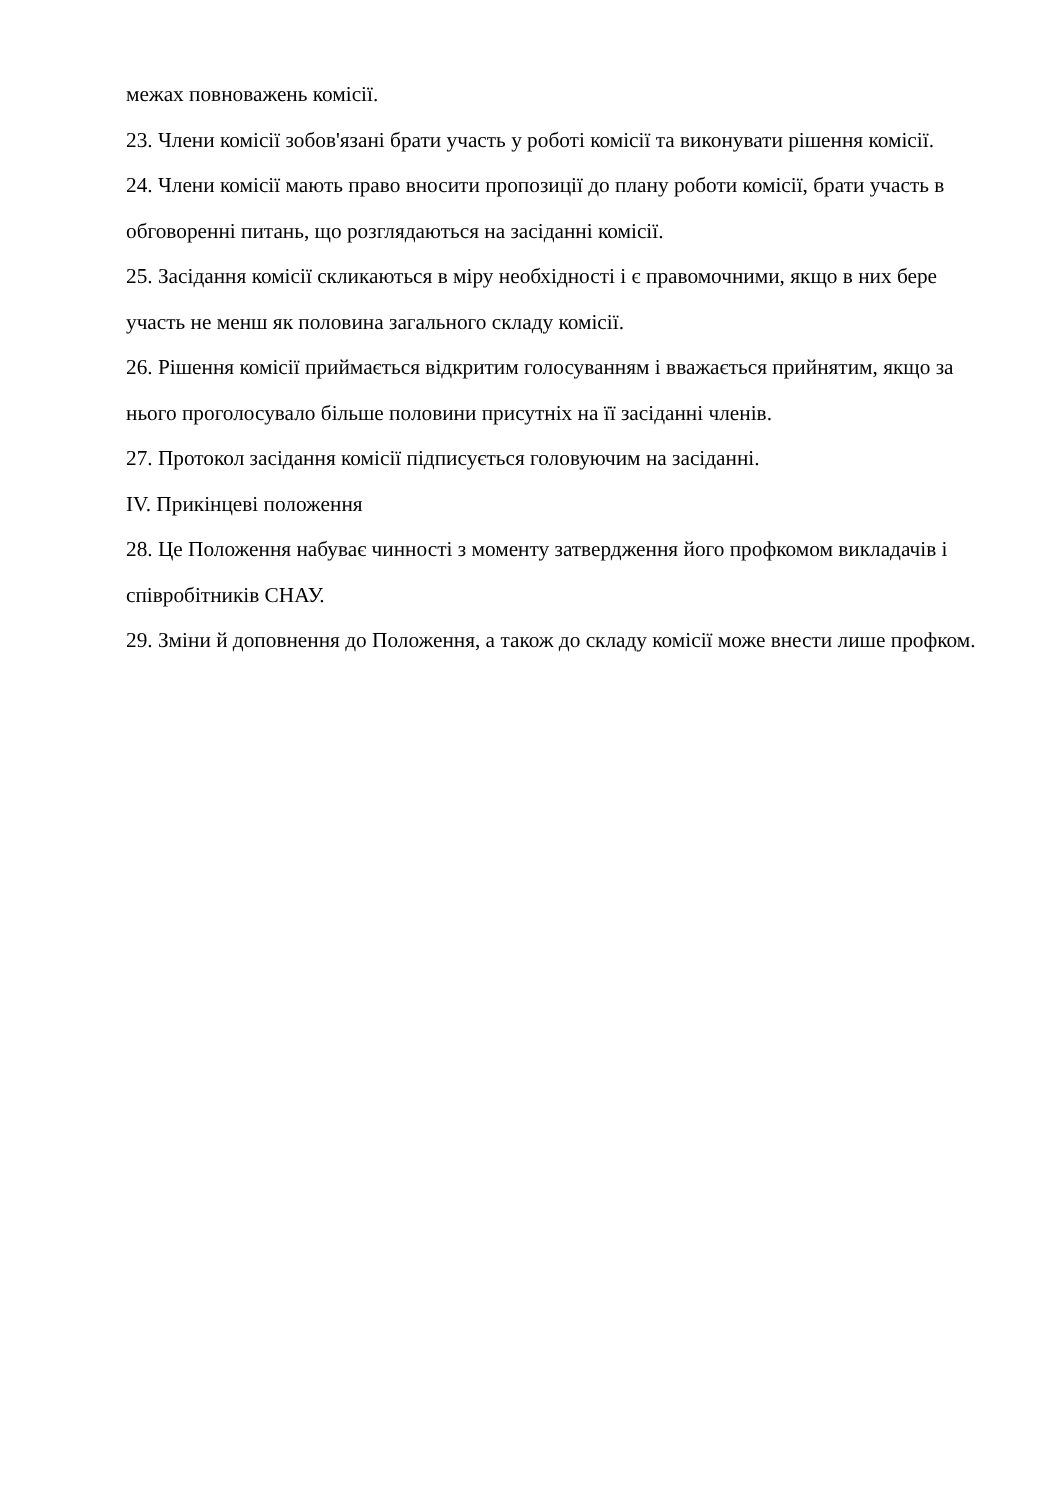межах повноважень комісії.
23. Члени комісії зобов'язані брати участь у роботі комісії та виконувати рішення комісії.
24. Члени комісії мають право вносити пропозиції до плану роботи комісії, брати участь в обговоренні питань, що розглядаються на засіданні комісії.
25. Засідання комісії скликаються в міру необхідності і є правомочними, якщо в них бере участь не менш як половина загального складу комісії.
26. Рішення комісії приймається відкритим голосуванням і вважається прийнятим, якщо за нього проголосувало більше половини присутніх на її засіданні членів.
27. Протокол засідання комісії підписується головуючим на засіданні.
IV. Прикінцеві положення
28. Це Положення набуває чинності з моменту затвердження його профкомом викладачів і співробітників СНАУ.
29. Зміни й доповнення до Положення, а також до складу комісії може внести лише профком.